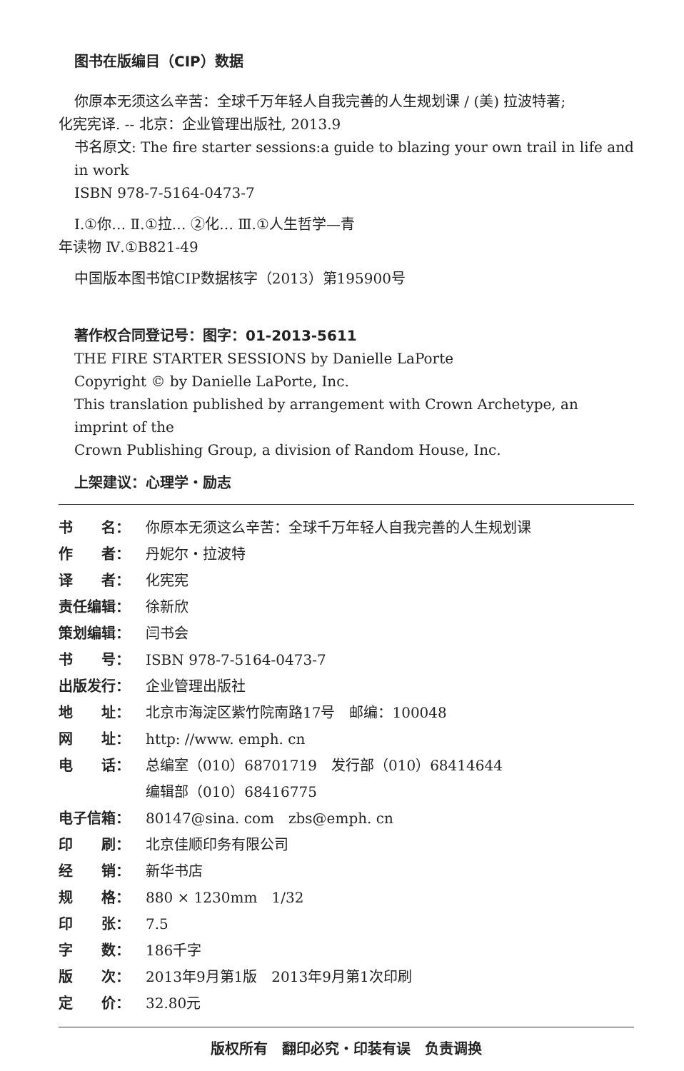图书在版编目（CIP）数据
你原本无须这么辛苦：全球千万年轻人自我完善的人生规划课 / (美) 拉波特著;
化宪宪译. -- 北京：企业管理出版社, 2013.9
书名原文: The fire starter sessions:a guide to blazing your own trail in life and in work
ISBN 978-7-5164-0473-7
Ⅰ.①你… Ⅱ.①拉… ②化… Ⅲ.①人生哲学—青
年读物 Ⅳ.①B821-49
中国版本图书馆CIP数据核字（2013）第195900号
著作权合同登记号：图字：01-2013-5611
THE FIRE STARTER SESSIONS by Danielle LaPorte
Copyright © by Danielle LaPorte, Inc.
This translation published by arrangement with Crown Archetype, an imprint of the
Crown Publishing Group, a division of Random House, Inc.
上架建议：心理学・励志
书　　名： 你原本无须这么辛苦：全球千万年轻人自我完善的人生规划课
作　　者： 丹妮尔・拉波特
译　　者： 化宪宪
责任编辑： 徐新欣
策划编辑： 闫书会
书　　号： ISBN 978-7-5164-0473-7
出版发行： 企业管理出版社
地　　址： 北京市海淀区紫竹院南路17号　邮编：100048
网　　址： http: //www. emph. cn
电　　话： 总编室（010）68701719　发行部（010）68414644
编辑部（010）68416775
电子信箱： 80147@sina. com　zbs@emph. cn
印　　刷： 北京佳顺印务有限公司
经　　销： 新华书店
规　　格： 880 × 1230mm　1/32
印　　张： 7.5
字　　数： 186千字
版　　次： 2013年9月第1版　2013年9月第1次印刷
定　　价： 32.80元
版权所有　翻印必究・印装有误　负责调换